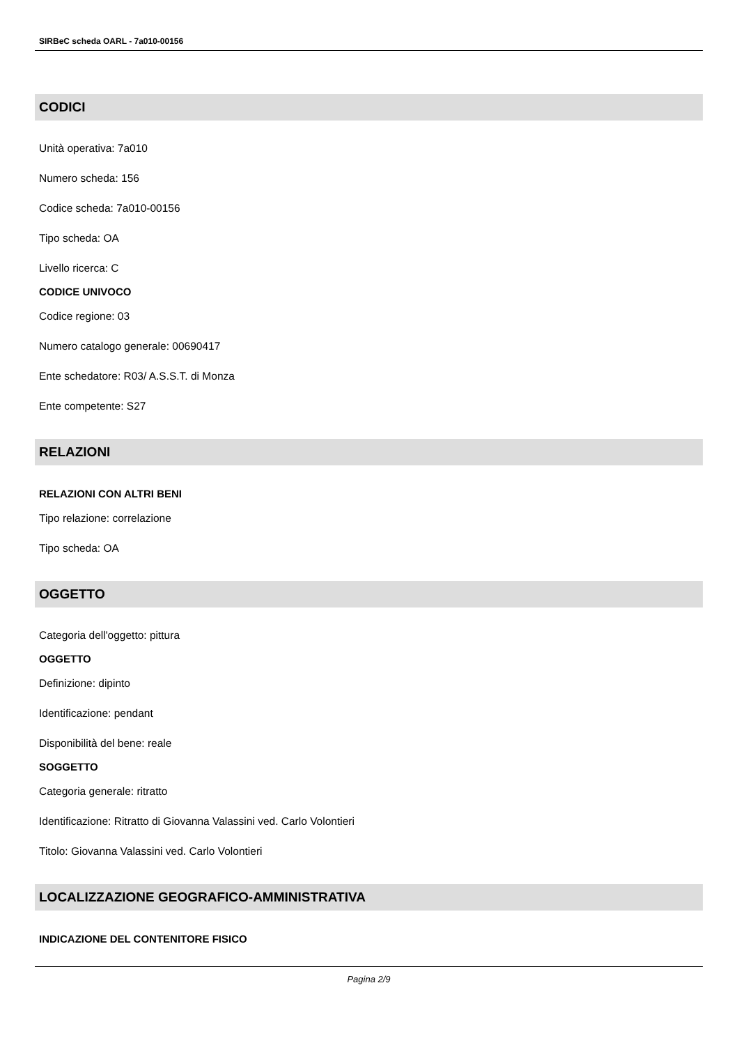SIRBeC scheda OARL - 7a010-00156
CODICI
Unità operativa: 7a010
Numero scheda: 156
Codice scheda: 7a010-00156
Tipo scheda: OA
Livello ricerca: C
CODICE UNIVOCO
Codice regione: 03
Numero catalogo generale: 00690417
Ente schedatore: R03/ A.S.S.T. di Monza
Ente competente: S27
RELAZIONI
RELAZIONI CON ALTRI BENI
Tipo relazione: correlazione
Tipo scheda: OA
OGGETTO
Categoria dell'oggetto: pittura
OGGETTO
Definizione: dipinto
Identificazione: pendant
Disponibilità del bene: reale
SOGGETTO
Categoria generale: ritratto
Identificazione: Ritratto di Giovanna Valassini ved. Carlo Volontieri
Titolo: Giovanna Valassini ved. Carlo Volontieri
LOCALIZZAZIONE GEOGRAFICO-AMMINISTRATIVA
INDICAZIONE DEL CONTENITORE FISICO
Pagina 2/9